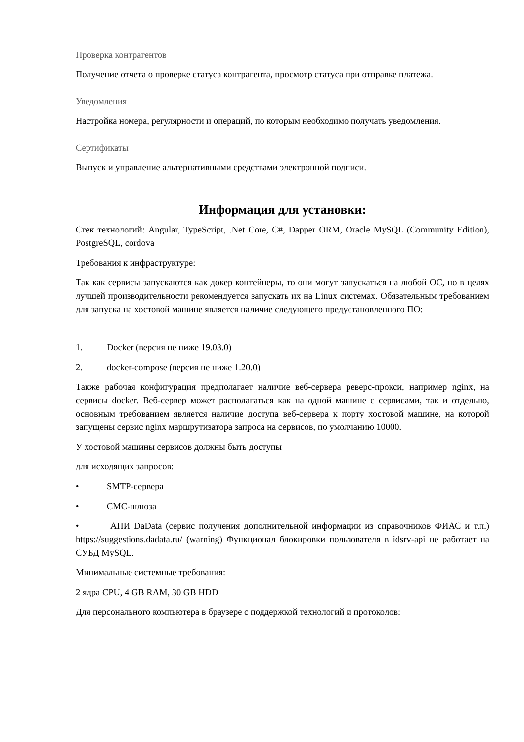Проверка контрагентов
Получение отчета о проверке статуса контрагента, просмотр статуса при отправке платежа.
Уведомления
Настройка номера, регулярности и операций, по которым необходимо получать уведомления.
Сертификаты
Выпуск и управление альтернативными средствами электронной подписи.
Информация для установки:
Стек технологий: Angular, TypeScript, .Net Core, C#, Dapper ORM, Oracle MySQL (Community Edition), PostgreSQL, cordova
Требования к инфраструктуре:
Так как сервисы запускаются как докер контейнеры, то они могут запускаться на любой ОС, но в целях лучшей производительности рекомендуется запускать их на Linux системах. Обязательным требованием для запуска на хостовой машине является наличие следующего предустановленного ПО:
1. Docker (версия не ниже 19.03.0)
2. docker-compose (версия не ниже 1.20.0)
Также рабочая конфигурация предполагает наличие веб-сервера реверс-прокси, например nginx, на сервисы docker. Веб-сервер может располагаться как на одной машине с сервисами, так и отдельно, основным требованием является наличие доступа веб-сервера к порту хостовой машине, на которой запущены сервис nginx маршрутизатора запроса на сервисов, по умолчанию 10000.
У хостовой машины сервисов должны быть доступы
для исходящих запросов:
• SMTP-сервера
• СМС-шлюза
• АПИ DaData (сервис получения дополнительной информации из справочников ФИАС и т.п.) https://suggestions.dadata.ru/ (warning) Функционал блокировки пользователя в idsrv-api не работает на СУБД MySQL.
Минимальные системные требования:
2 ядра CPU, 4 GB RAM, 30 GB HDD
Для персонального компьютера в браузере с поддержкой технологий и протоколов: